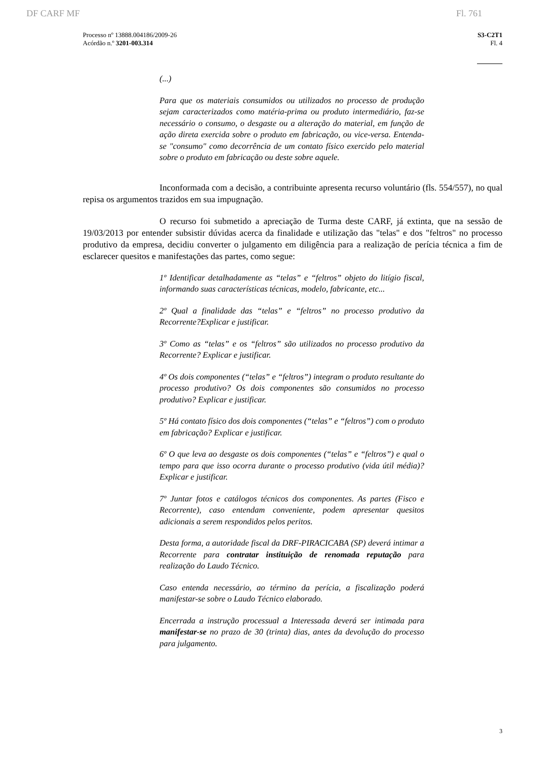DF CARF MF Fl. 761
Processo nº 13888.004186/2009-26
Acórdão n.º 3201-003.314
S3-C2T1
Fl. 4
(...)
Para que os materiais consumidos ou utilizados no processo de produção sejam caracterizados como matéria-prima ou produto intermediário, faz-se necessário o consumo, o desgaste ou a alteração do material, em função de ação direta exercida sobre o produto em fabricação, ou vice-versa. Entenda-se "consumo" como decorrência de um contato físico exercido pelo material sobre o produto em fabricação ou deste sobre aquele.
Inconformada com a decisão, a contribuinte apresenta recurso voluntário (fls. 554/557), no qual repisa os argumentos trazidos em sua impugnação.
O recurso foi submetido a apreciação de Turma deste CARF, já extinta, que na sessão de 19/03/2013 por entender subsistir dúvidas acerca da finalidade e utilização das "telas" e dos "feltros" no processo produtivo da empresa, decidiu converter o julgamento em diligência para a realização de perícia técnica a fim de esclarecer quesitos e manifestações das partes, como segue:
1º Identificar detalhadamente as “telas” e “feltros” objeto do litígio fiscal, informando suas características técnicas, modelo, fabricante, etc...
2º Qual a finalidade das “telas” e “feltros” no processo produtivo da Recorrente?Explicar e justificar.
3º Como as “telas” e os “feltros” são utilizados no processo produtivo da Recorrente? Explicar e justificar.
4º Os dois componentes (“telas” e “feltros”) integram o produto resultante do processo produtivo? Os dois componentes são consumidos no processo produtivo? Explicar e justificar.
5º Há contato físico dos dois componentes (“telas” e “feltros”) com o produto em fabricação? Explicar e justificar.
6º O que leva ao desgaste os dois componentes (“telas” e “feltros”) e qual o tempo para que isso ocorra durante o processo produtivo (vida útil média)? Explicar e justificar.
7º Juntar fotos e catálogos técnicos dos componentes. As partes (Fisco e Recorrente), caso entendam conveniente, podem apresentar quesitos adicionais a serem respondidos pelos peritos.
Desta forma, a autoridade fiscal da DRF-PIRACICABA (SP) deverá intimar a Recorrente para contratar instituição de renomada reputação para realização do Laudo Técnico.
Caso entenda necessário, ao término da perícia, a fiscalização poderá manifestar-se sobre o Laudo Técnico elaborado.
Encerrada a instrução processual a Interessada deverá ser intimada para manifestar-se no prazo de 30 (trinta) dias, antes da devolução do processo para julgamento.
3